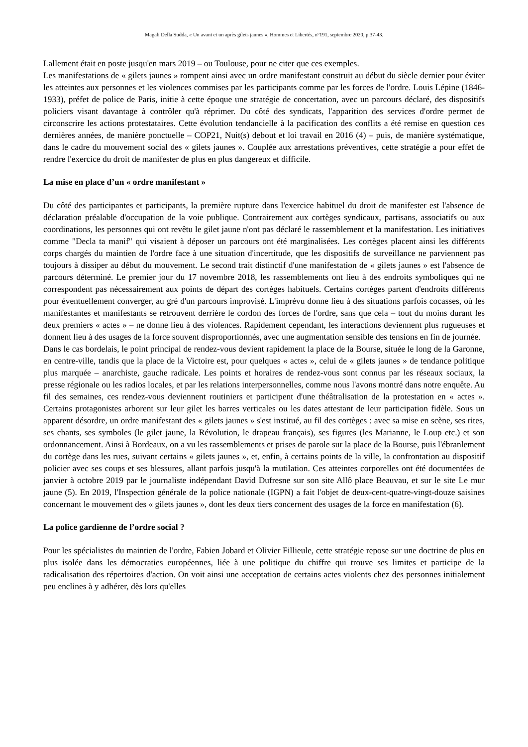Magali Della Sudda, « Un avant et un après gilets jaunes », Hommes et Libertés, n°191, septembre 2020, p.37-43.
Lallement était en poste jusqu'en mars 2019 – ou Toulouse, pour ne citer que ces exemples.
Les manifestations de « gilets jaunes » rompent ainsi avec un ordre manifestant construit au début du siècle dernier pour éviter les atteintes aux personnes et les violences commises par les participants comme par les forces de l'ordre. Louis Lépine (1846-1933), préfet de police de Paris, initie à cette époque une stratégie de concertation, avec un parcours déclaré, des dispositifs policiers visant davantage à contrôler qu'à réprimer. Du côté des syndicats, l'apparition des services d'ordre permet de circonscrire les actions protestataires. Cette évolution tendancielle à la pacification des conflits a été remise en question ces dernières années, de manière ponctuelle – COP21, Nuit(s) debout et loi travail en 2016 (4) – puis, de manière systématique, dans le cadre du mouvement social des « gilets jaunes ». Couplée aux arrestations préventives, cette stratégie a pour effet de rendre l'exercice du droit de manifester de plus en plus dangereux et difficile.
La mise en place d’un « ordre manifestant »
Du côté des participantes et participants, la première rupture dans l'exercice habituel du droit de manifester est l'absence de déclaration préalable d'occupation de la voie publique. Contrairement aux cortèges syndicaux, partisans, associatifs ou aux coordinations, les personnes qui ont revêtu le gilet jaune n'ont pas déclaré le rassemblement et la manifestation. Les initiatives comme "Decla ta manif" qui visaient à déposer un parcours ont été marginalisées. Les cortèges placent ainsi les différents corps chargés du maintien de l'ordre face à une situation d'incertitude, que les dispositifs de surveillance ne parviennent pas toujours à dissiper au début du mouvement. Le second trait distinctif d'une manifestation de « gilets jaunes » est l'absence de parcours déterminé. Le premier jour du 17 novembre 2018, les rassemblements ont lieu à des endroits symboliques qui ne correspondent pas nécessairement aux points de départ des cortèges habituels. Certains cortèges partent d'endroits différents pour éventuellement converger, au gré d'un parcours improvisé. L'imprévu donne lieu à des situations parfois cocasses, où les manifestantes et manifestants se retrouvent derrière le cordon des forces de l'ordre, sans que cela – tout du moins durant les deux premiers « actes » – ne donne lieu à des violences. Rapidement cependant, les interactions deviennent plus rugueuses et donnent lieu à des usages de la force souvent disproportionnés, avec une augmentation sensible des tensions en fin de journée.
Dans le cas bordelais, le point principal de rendez-vous devient rapidement la place de la Bourse, située le long de la Garonne, en centre-ville, tandis que la place de la Victoire est, pour quelques « actes », celui de « gilets jaunes » de tendance politique plus marquée – anarchiste, gauche radicale. Les points et horaires de rendez-vous sont connus par les réseaux sociaux, la presse régionale ou les radios locales, et par les relations interpersonnelles, comme nous l'avons montré dans notre enquête. Au fil des semaines, ces rendez-vous deviennent routiniers et participent d'une théâtralisation de la protestation en « actes ». Certains protagonistes arborent sur leur gilet les barres verticales ou les dates attestant de leur participation fidèle. Sous un apparent désordre, un ordre manifestant des « gilets jaunes » s'est institué, au fil des cortèges : avec sa mise en scène, ses rites, ses chants, ses symboles (le gilet jaune, la Révolution, le drapeau français), ses figures (les Marianne, le Loup etc.) et son ordonnancement. Ainsi à Bordeaux, on a vu les rassemblements et prises de parole sur la place de la Bourse, puis l'ébranlement du cortège dans les rues, suivant certains « gilets jaunes », et, enfin, à certains points de la ville, la confrontation au dispositif policier avec ses coups et ses blessures, allant parfois jusqu'à la mutilation. Ces atteintes corporelles ont été documentées de janvier à octobre 2019 par le journaliste indépendant David Dufresne sur son site Allô place Beauvau, et sur le site Le mur jaune (5). En 2019, l'Inspection générale de la police nationale (IGPN) a fait l'objet de deux-cent-quatre-vingt-douze saisines concernant le mouvement des « gilets jaunes », dont les deux tiers concernent des usages de la force en manifestation (6).
La police gardienne de l’ordre social ?
Pour les spécialistes du maintien de l'ordre, Fabien Jobard et Olivier Fillieule, cette stratégie repose sur une doctrine de plus en plus isolée dans les démocraties européennes, liée à une politique du chiffre qui trouve ses limites et participe de la radicalisation des répertoires d'action. On voit ainsi une acceptation de certains actes violents chez des personnes initialement peu enclines à y adhérer, dès lors qu'elles